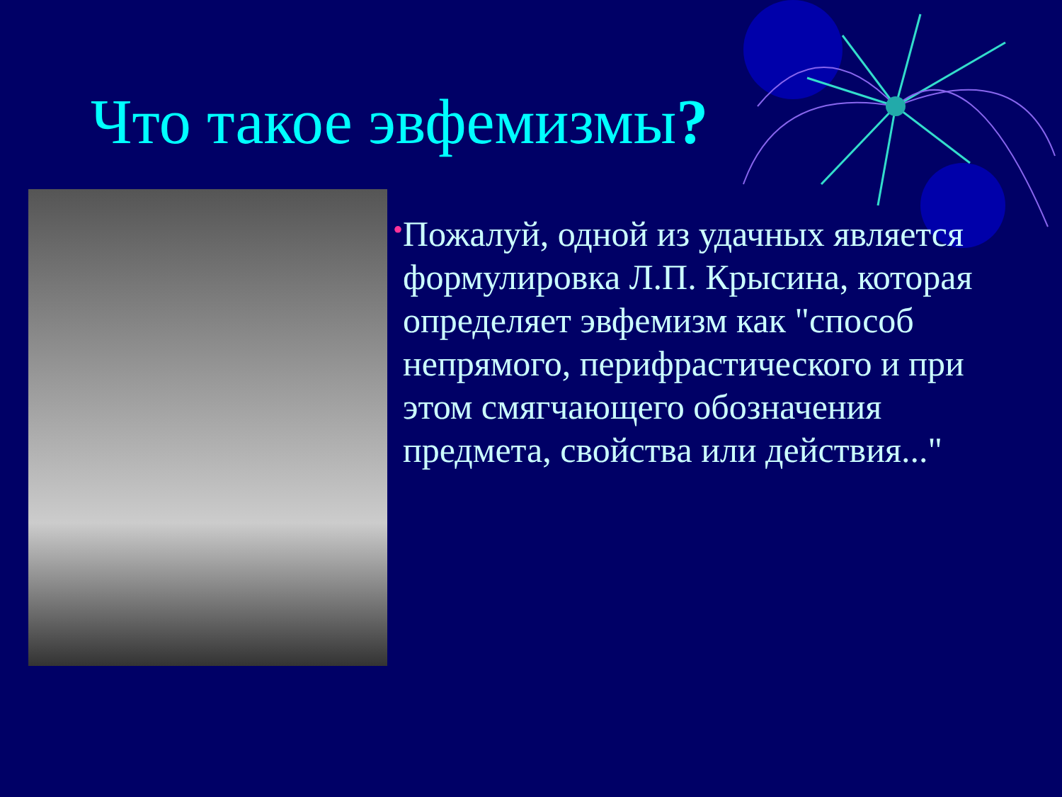Что такое эвфемизмы?
•
Пожалуй, одной из удачных является формулировка Л.П. Крысина, которая определяет эвфемизм как "способ непрямого, перифрастического и при этом смягчающего обозначения предмета, свойства или действия..."